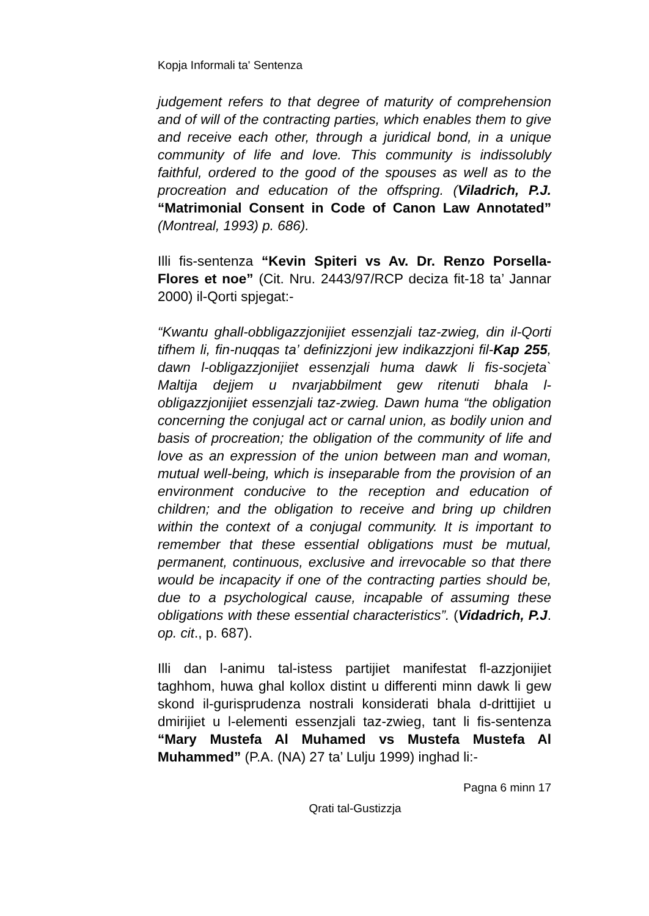Kopja Informali ta' Sentenza
judgement refers to that degree of maturity of comprehension and of will of the contracting parties, which enables them to give and receive each other, through a juridical bond, in a unique community of life and love. This community is indissolubly faithful, ordered to the good of the spouses as well as to the procreation and education of the offspring. (Viladrich, P.J. “Matrimonial Consent in Code of Canon Law Annotated” (Montreal, 1993) p. 686).
Illi fis-sentenza “Kevin Spiteri vs Av. Dr. Renzo Porsella-Flores et noe” (Cit. Nru. 2443/97/RCP deciza fit-18 ta’ Jannar 2000) il-Qorti spjegat:-
“Kwantu ghall-obbligazzjonijiet essenzjali taz-zwieg, din il-Qorti tifhem li, fin-nuqqas ta’ definizzjoni jew indikazzjoni fil-Kap 255, dawn l-obligazzjonijiet essenzjali huma dawk li fis-socjeta` Maltija dejjem u nvarjabbilment gew ritenuti bhala l-obligazzjonijiet essenzjali taz-zwieg. Dawn huma “the obligation concerning the conjugal act or carnal union, as bodily union and basis of procreation; the obligation of the community of life and love as an expression of the union between man and woman, mutual well-being, which is inseparable from the provision of an environment conducive to the reception and education of children; and the obligation to receive and bring up children within the context of a conjugal community. It is important to remember that these essential obligations must be mutual, permanent, continuous, exclusive and irrevocable so that there would be incapacity if one of the contracting parties should be, due to a psychological cause, incapable of assuming these obligations with these essential characteristics”. (Vidadrich, P.J. op. cit., p. 687).
Illi dan l-animu tal-istess partijiet manifestat fl-azzjonijiet taghhom, huwa ghal kollox distint u differenti minn dawk li gew skond il-gurisprudenza nostrali konsiderati bhala d-drittijiet u dmirijiet u l-elementi essenzjali taz-zwieg, tant li fis-sentenza “Mary Mustefa Al Muhamed vs Mustefa Mustefa Al Muhammed” (P.A. (NA) 27 ta’ Lulju 1999) inghad li:-
Pagna 6 minn 17
Qrati tal-Gustizzja